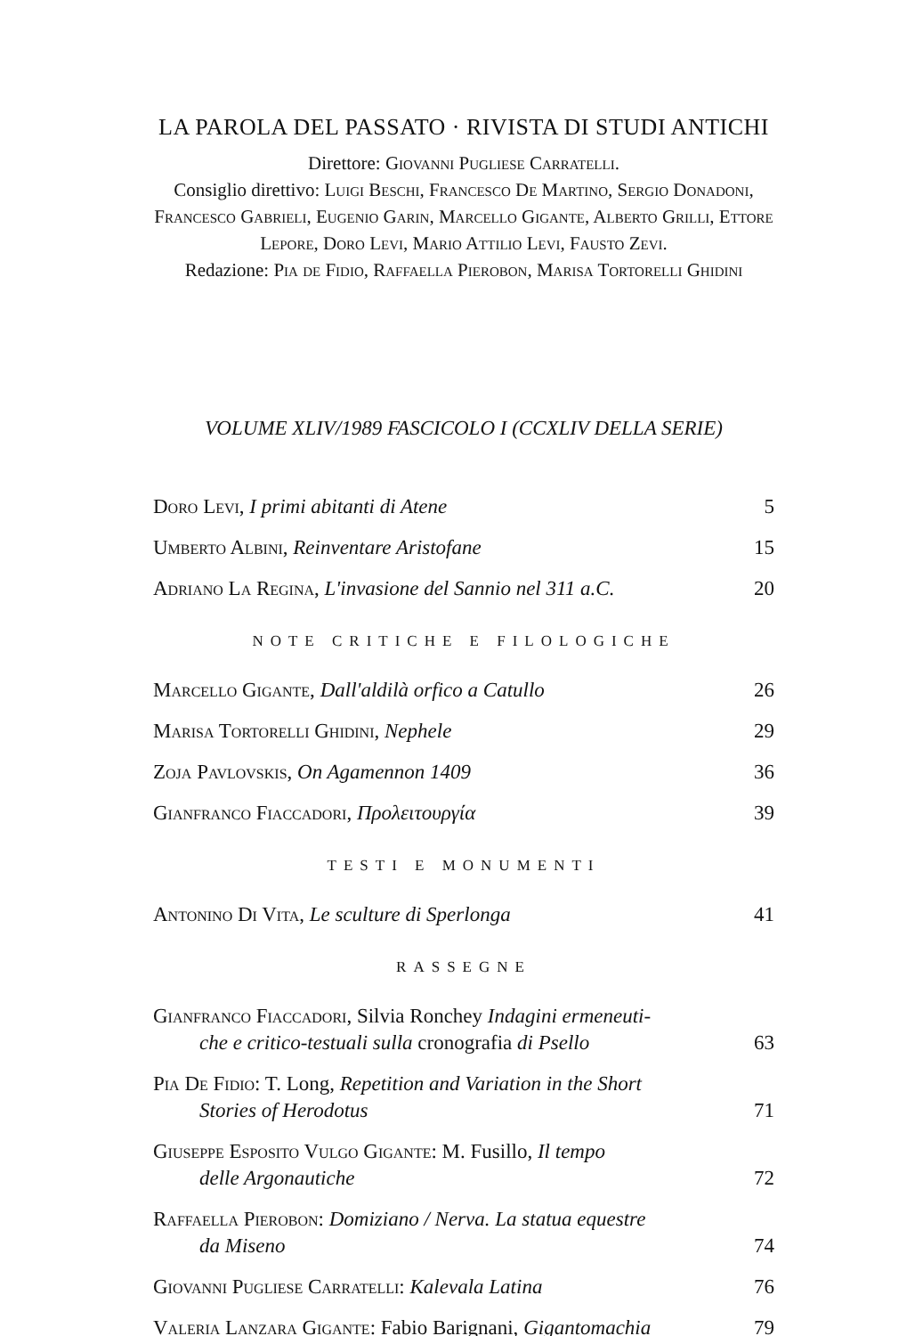LA PAROLA DEL PASSATO · RIVISTA DI STUDI ANTICHI
Direttore: Giovanni Pugliese Carratelli.
Consiglio direttivo: Luigi Beschi, Francesco De Martino, Sergio Donadoni, Francesco Gabrieli, Eugenio Garin, Marcello Gigante, Alberto Grilli, Ettore Lepore, Doro Levi, Mario Attilio Levi, Fausto Zevi.
Redazione: Pia de Fidio, Raffaella Pierobon, Marisa Tortorelli Ghidini
VOLUME XLIV/1989 FASCICOLO I (CCXLIV DELLA SERIE)
Doro Levi, I primi abitanti di Atene 5
Umberto Albini, Reinventare Aristofane 15
Adriano La Regina, L'invasione del Sannio nel 311 a.C. 20
NOTE CRITICHE E FILOLOGICHE
Marcello Gigante, Dall'aldilà orfico a Catullo 26
Marisa Tortorelli Ghidini, Nephele 29
Zoja Pavlovskis, On Agamennon 1409 36
Gianfranco Fiaccadori, Προλειτουργία 39
TESTI E MONUMENTI
Antonino Di Vita, Le sculture di Sperlonga 41
RASSEGNE
Gianfranco Fiaccadori, Silvia Ronchey Indagini ermeneuti-
che e critico-testuali sulla cronografia di Psello 63
Pia De Fidio: T. Long, Repetition and Variation in the Short
Stories of Herodotus 71
Giuseppe Esposito Vulgo Gigante: M. Fusillo, Il tempo
delle Argonautiche 72
Raffaella Pierobon: Domiziano / Nerva. La statua equestre
da Miseno 74
Giovanni Pugliese Carratelli: Kalevala Latina 76
Valeria Lanzara Gigante: Fabio Barignani, Gigantomachia 79